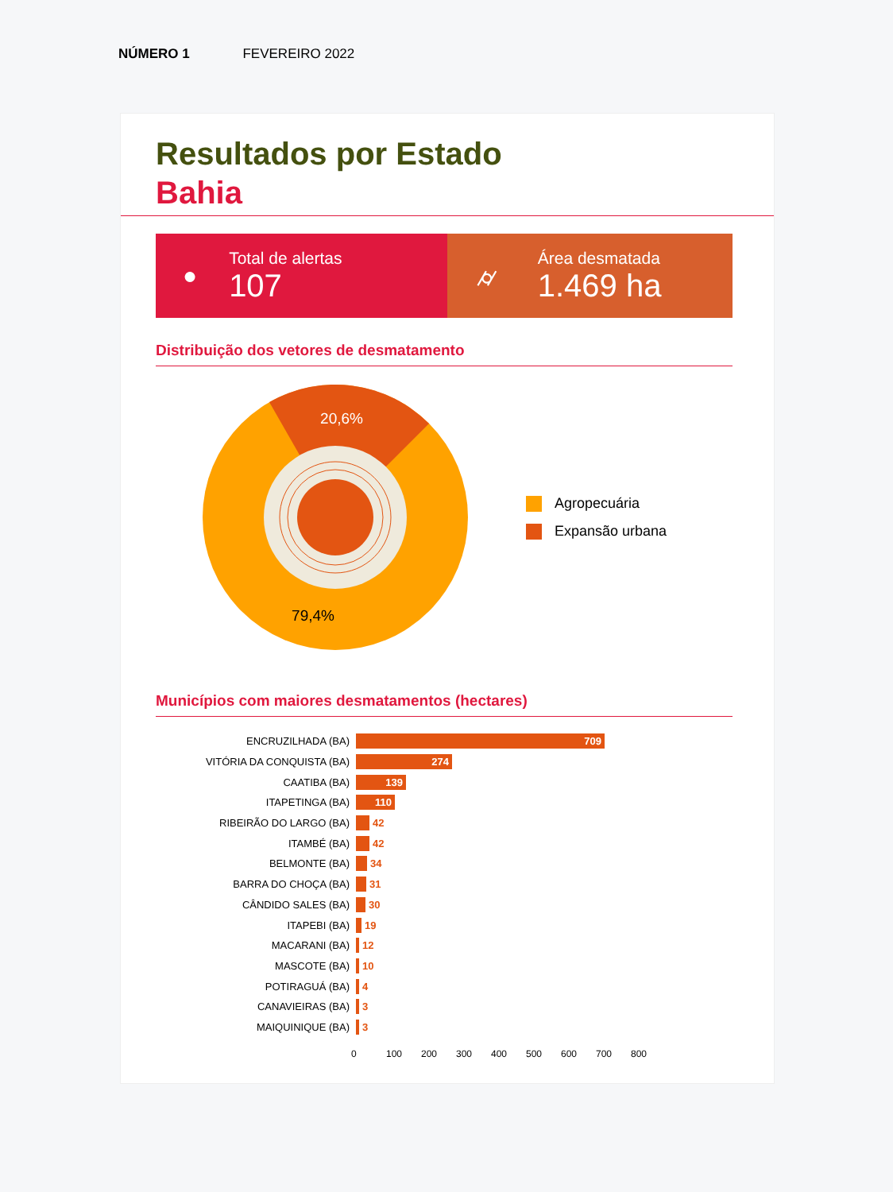NÚMERO 1 FEVEREIRO 2022
Resultados por Estado
Bahia
●
Total de alertas
107
⌭
Área desmatada
1.469 ha
Distribuição dos vetores de desmatamento
20,6%
79,4%
Agropecuária
Expansão urbana
Municípios com maiores desmatamentos (hectares)
ENCRUZILHADA (BA)
709
VITÓRIA DA CONQUISTA (BA)
274
CAATIBA (BA)
139
ITAPETINGA (BA)
110
RIBEIRÃO DO LARGO (BA) 42
ITAMBÉ (BA) 42
BELMONTE (BA) 34
BARRA DO CHOÇA (BA) 31
CÂNDIDO SALES (BA) 30
ITAPEBI (BA) 19
MACARANI (BA) 12
MASCOTE (BA) 10
POTIRAGUÁ (BA) 4
CANAVIEIRAS (BA) 3
MAIQUINIQUE (BA) 3
0 100 200 300 400 500 600 700 800